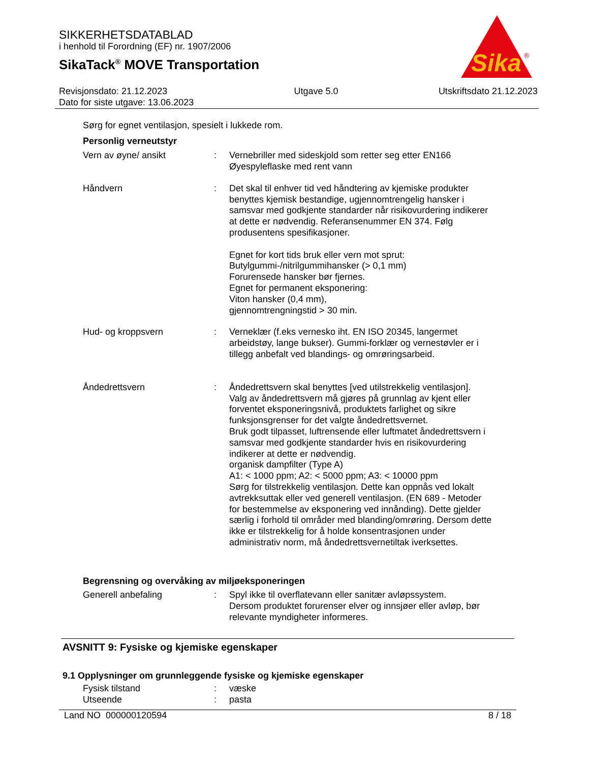SIKKERHETSDATABLAD
i henhold til Forordning (EF) nr. 1907/2006
SikaTack<sup>®</sup> MOVE Transportation
Sika
®
Revisjonsdato: 21.12.2023
Dato for siste utgave: 13.06.2023
Utgave 5.0 Utskriftsdato 21.12.2023
Sørg for egnet ventilasjon, spesielt i lukkede rom.
Personlig verneutstyr
Vern av øyne/ ansikt : Vernebriller med sideskjold som retter seg etter EN166
Øyespyleflaske med rent vann
Håndvern : Det skal til enhver tid ved håndtering av kjemiske produkter benyttes kjemisk bestandige, ugjennomtrengelig hansker i samsvar med godkjente standarder når risikovurdering indikerer at dette er nødvendig. Referansenummer EN 374. Følg produsentens spesifikasjoner.
Egnet for kort tids bruk eller vern mot sprut:
Butylgummi-/nitrilgummihansker (> 0,1 mm)
Forurensede hansker bør fjernes.
Egnet for permanent eksponering:
Viton hansker (0,4 mm),
gjennomtrengningstid > 30 min.
Hud- og kroppsvern : Verneklær (f.eks vernesko iht. EN ISO 20345, langermet arbeidstøy, lange bukser). Gummi-forklær og vernestøvler er i tillegg anbefalt ved blandings- og omrøringsarbeid.
Åndedrettsvern : Åndedrettsvern skal benyttes [ved utilstrekkelig ventilasjon].
Valg av åndedrettsvern må gjøres på grunnlag av kjent eller forventet eksponeringsnivå, produktets farlighet og sikre funksjonsgrenser for det valgte åndedrettsvernet.
Bruk godt tilpasset, luftrensende eller luftmatet åndedrettsvern i samsvar med godkjente standarder hvis en risikovurdering indikerer at dette er nødvendig.
organisk dampfilter (Type A)
A1: < 1000 ppm; A2: < 5000 ppm; A3: < 10000 ppm
Sørg for tilstrekkelig ventilasjon. Dette kan oppnås ved lokalt avtrekksuttak eller ved generell ventilasjon. (EN 689 - Metoder for bestemmelse av eksponering ved innånding). Dette gjelder særlig i forhold til områder med blanding/omrøring. Dersom dette ikke er tilstrekkelig for å holde konsentrasjonen under administrativ norm, må åndedrettsvernetiltak iverksettes.
Begrensning og overvåking av miljøeksponeringen
Generell anbefaling : Spyl ikke til overflatevann eller sanitær avløpssystem.
Dersom produktet forurenser elver og innsjøer eller avløp, bør relevante myndigheter informeres.
AVSNITT 9: Fysiske og kjemiske egenskaper
9.1 Opplysninger om grunnleggende fysiske og kjemiske egenskaper
Fysisk tilstand : væske
Utseende : pasta
Land NO 000000120594 8 / 18